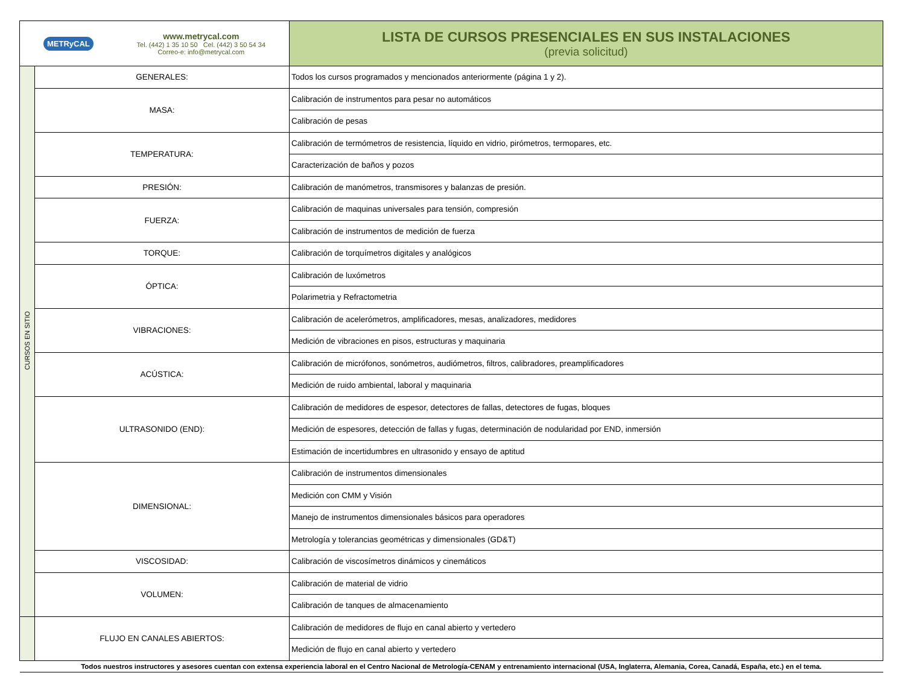| METRyCAL www.metrycal.com Tel. (442) 1 35 10 50 Cel. (442) 3 50 54 34 Correo-e: info@metrycal.com | | LISTA DE CURSOS PRESENCIALES EN SUS INSTALACIONES (previa solicitud) |
| CURSOS EN SITIO | GENERALES: | Todos los cursos programados y mencionados anteriormente (página 1 y 2). |
| | MASA: | Calibración de instrumentos para pesar no automáticos |
| | | Calibración de pesas |
| | TEMPERATURA: | Calibración de termómetros de resistencia, líquido en vidrio, pirómetros, termopares, etc. |
| | | Caracterización de baños y pozos |
| | PRESIÓN: | Calibración de manómetros, transmisores y balanzas de presión. |
| | FUERZA: | Calibración de maquinas universales para tensión, compresión |
| | | Calibración de instrumentos de medición de fuerza |
| | TORQUE: | Calibración de torquímetros digitales y analógicos |
| | ÓPTICA: | Calibración de luxómetros |
| | | Polarimetria y Refractometria |
| | VIBRACIONES: | Calibración de acelerómetros, amplificadores, mesas, analizadores, medidores |
| | | Medición de vibraciones en pisos, estructuras y maquinaria |
| | ACÚSTICA: | Calibración de micrófonos, sonómetros, audiómetros, filtros, calibradores, preamplificadores |
| | | Medición de ruido ambiental, laboral y maquinaria |
| | ULTRASONIDO (END): | Calibración de medidores de espesor, detectores de fallas, detectores de fugas, bloques |
| | | Medición de espesores, detección de fallas y fugas, determinación de nodularidad por END, inmersión |
| | | Estimación de incertidumbres en ultrasonido y ensayo de aptitud |
| | DIMENSIONAL: | Calibración de instrumentos dimensionales |
| | | Medición con CMM y Visión |
| | | Manejo de instrumentos dimensionales básicos para operadores |
| | | Metrología y tolerancias geométricas y dimensionales (GD&T) |
| | VISCOSIDAD: | Calibración de viscosímetros dinámicos y cinemáticos |
| | VOLUMEN: | Calibración de material de vidrio |
| | | Calibración de tanques de almacenamiento |
| | FLUJO EN CANALES ABIERTOS: | Calibración de medidores de flujo en canal abierto y vertedero |
| | | Medición de flujo en canal abierto y vertedero |
| Todos nuestros instructores y asesores cuentan con extensa experiencia laboral en el Centro Nacional de Metrología-CENAM y entrenamiento internacional (USA, Inglaterra, Alemania, Corea, Canadá, España, etc.) en el tema. | | |